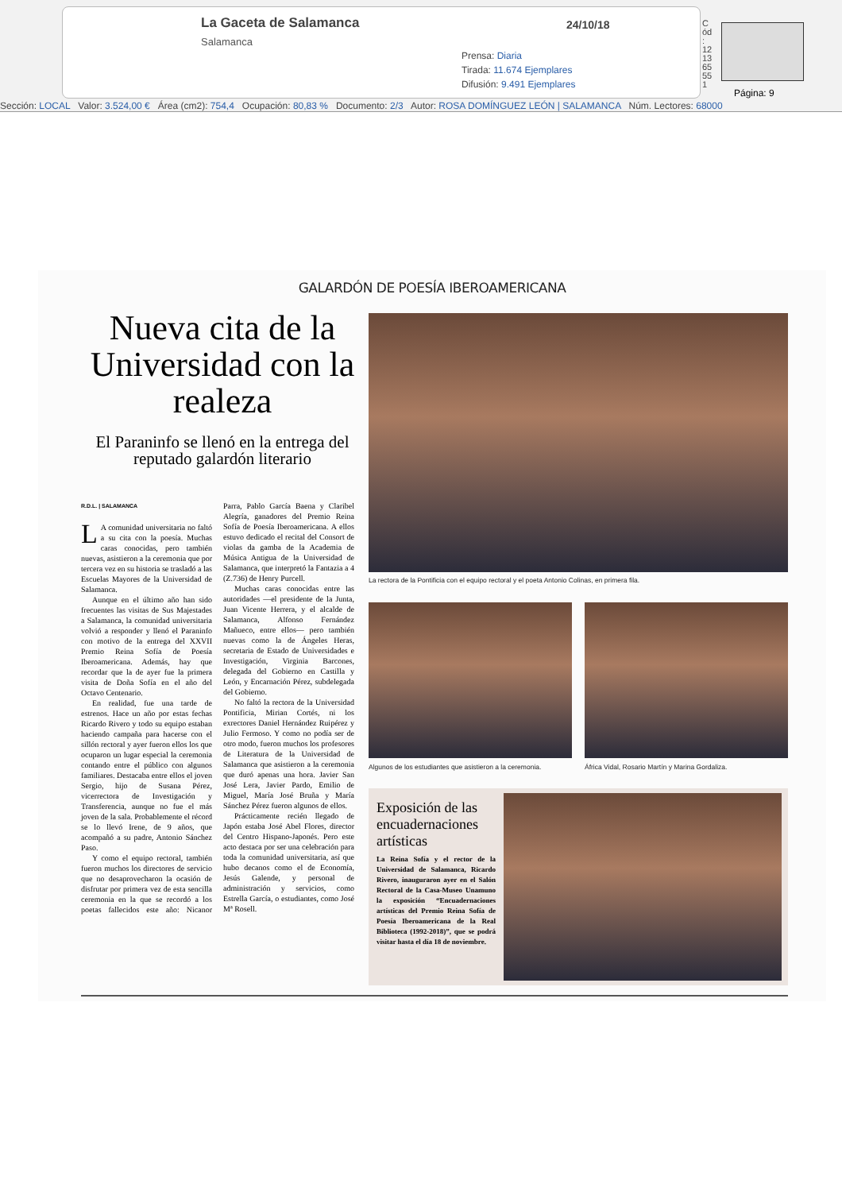La Gaceta de Salamanca
Salamanca
24/10/18
Prensa: Diaria
Tirada: 11.674 Ejemplares
Difusión: 9.491 Ejemplares
Cód: 121365551
Página: 9
Sección: LOCAL Valor: 3.524,00 € Área (cm2): 754,4 Ocupación: 80,83 % Documento: 2/3 Autor: ROSA DOMÍNGUEZ LEÓN | SALAMANCA Núm. Lectores: 68000
GALARDÓN DE POESÍA IBEROAMERICANA
Nueva cita de la Universidad con la realeza
El Paraninfo se llenó en la entrega del reputado galardón literario
R.D.L. | SALAMANCA
LA comunidad universitaria no faltó a su cita con la poesía. Muchas caras conocidas, pero también nuevas, asistieron a la ceremonia que por tercera vez en su historia se trasladó a las Escuelas Mayores de la Universidad de Salamanca.
Aunque en el último año han sido frecuentes las visitas de Sus Majestades a Salamanca, la comunidad universitaria volvió a responder y llenó el Paraninfo con motivo de la entrega del XXVII Premio Reina Sofía de Poesía Iberoamericana. Además, hay que recordar que la de ayer fue la primera visita de Doña Sofía en el año del Octavo Centenario.
En realidad, fue una tarde de estrenos. Hace un año por estas fechas Ricardo Rivero y todo su equipo estaban haciendo campaña para hacerse con el sillón rectoral y ayer fueron ellos los que ocuparon un lugar especial la ceremonia contando entre el público con algunos familiares. Destacaba entre ellos el joven Sergio, hijo de Susana Pérez, vicerrectora de Investigación y Transferencia, aunque no fue el más joven de la sala. Probablemente el récord se lo llevó Irene, de 9 años, que acompañó a su padre, Antonio Sánchez Paso.
Y como el equipo rectoral, también fueron muchos los directores de servicio que no desaprovecharon la ocasión de disfrutar por primera vez de esta sencilla ceremonia en la que se recordó a los poetas fallecidos este año: Nicanor Parra, Pablo García Baena y Claribel Alegría, ganadores del Premio Reina Sofía de Poesía Iberoamericana. A ellos estuvo dedicado el recital del Consort de violas da gamba de la Academia de Música Antigua de la Universidad de Salamanca, que interpretó la Fantazia a 4 (Z.736) de Henry Purcell.
Muchas caras conocidas entre las autoridades —el presidente de la Junta, Juan Vicente Herrera, y el alcalde de Salamanca, Alfonso Fernández Mañueco, entre ellos— pero también nuevas como la de Ángeles Heras, secretaria de Estado de Universidades e Investigación, Virginia Barcones, delegada del Gobierno en Castilla y León, y Encarnación Pérez, subdelegada del Gobierno.
No faltó la rectora de la Universidad Pontificia, Mirian Cortés, ni los exrectores Daniel Hernández Ruipérez y Julio Fermoso. Y como no podía ser de otro modo, fueron muchos los profesores de Literatura de la Universidad de Salamanca que asistieron a la ceremonia que duró apenas una hora. Javier San José Lera, Javier Pardo, Emilio de Miguel, María José Bruña y María Sánchez Pérez fueron algunos de ellos.
Prácticamente recién llegado de Japón estaba José Abel Flores, director del Centro Hispano-Japonés. Pero este acto destaca por ser una celebración para toda la comunidad universitaria, así que hubo decanos como el de Economía, Jesús Galende, y personal de administración y servicios, como Estrella García, o estudiantes, como José Mª Rosell.
La rectora de la Pontificia con el equipo rectoral y el poeta Antonio Colinas, en primera fila.
Algunos de los estudiantes que asistieron a la ceremonia.
África Vidal, Rosario Martín y Marina Gordaliza.
Exposición de las encuadernaciones artísticas
La Reina Sofía y el rector de la Universidad de Salamanca, Ricardo Rivero, inauguraron ayer en el Salón Rectoral de la Casa-Museo Unamuno la exposición “Encuadernaciones artísticas del Premio Reina Sofía de Poesía Iberoamericana de la Real Biblioteca (1992-2018)”, que se podrá visitar hasta el día 18 de noviembre.